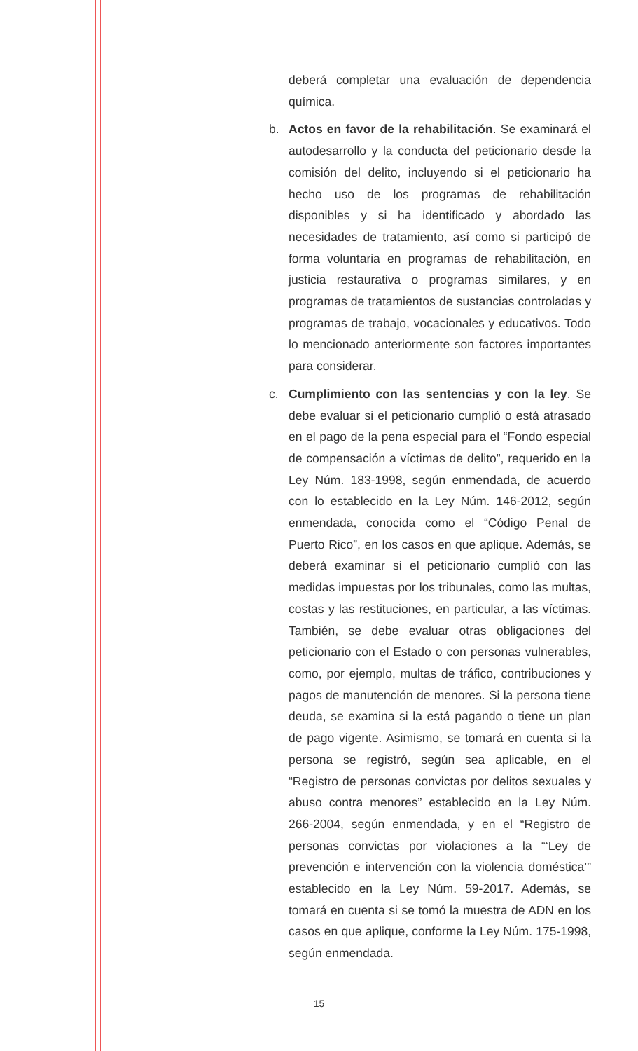deberá completar una evaluación de dependencia química.
b. Actos en favor de la rehabilitación. Se examinará el autodesarrollo y la conducta del peticionario desde la comisión del delito, incluyendo si el peticionario ha hecho uso de los programas de rehabilitación disponibles y si ha identificado y abordado las necesidades de tratamiento, así como si participó de forma voluntaria en programas de rehabilitación, en justicia restaurativa o programas similares, y en programas de tratamientos de sustancias controladas y programas de trabajo, vocacionales y educativos. Todo lo mencionado anteriormente son factores importantes para considerar.
c. Cumplimiento con las sentencias y con la ley. Se debe evaluar si el peticionario cumplió o está atrasado en el pago de la pena especial para el “Fondo especial de compensación a víctimas de delito”, requerido en la Ley Núm. 183-1998, según enmendada, de acuerdo con lo establecido en la Ley Núm. 146-2012, según enmendada, conocida como el “Código Penal de Puerto Rico”, en los casos en que aplique. Además, se deberá examinar si el peticionario cumplió con las medidas impuestas por los tribunales, como las multas, costas y las restituciones, en particular, a las víctimas. También, se debe evaluar otras obligaciones del peticionario con el Estado o con personas vulnerables, como, por ejemplo, multas de tráfico, contribuciones y pagos de manutención de menores. Si la persona tiene deuda, se examina si la está pagando o tiene un plan de pago vigente. Asimismo, se tomará en cuenta si la persona se registró, según sea aplicable, en el “Registro de personas convictas por delitos sexuales y abuso contra menores” establecido en la Ley Núm. 266-2004, según enmendada, y en el “Registro de personas convictas por violaciones a la “‘Ley de prevención e intervención con la violencia doméstica’” establecido en la Ley Núm. 59-2017. Además, se tomará en cuenta si se tomó la muestra de ADN en los casos en que aplique, conforme la Ley Núm. 175-1998, según enmendada.
‍
15